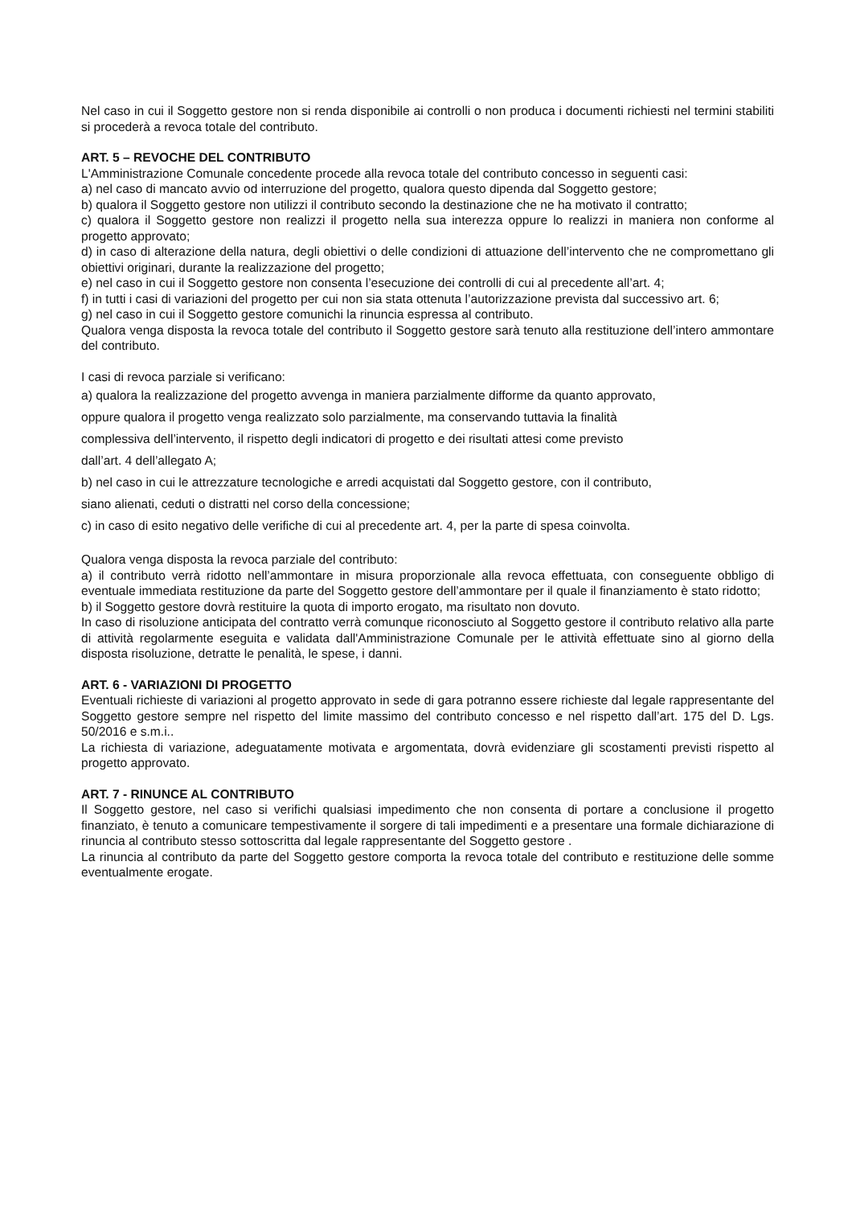Nel caso in cui il Soggetto gestore non si renda disponibile ai controlli o non produca i documenti richiesti nel termini stabiliti si procederà a revoca totale del contributo.
ART. 5 – REVOCHE DEL CONTRIBUTO
L'Amministrazione Comunale concedente procede alla revoca totale del contributo concesso in seguenti casi:
a) nel caso di mancato avvio od interruzione del progetto, qualora questo dipenda dal Soggetto gestore;
b) qualora il Soggetto gestore non utilizzi il contributo secondo la destinazione che ne ha motivato il contratto;
c) qualora il Soggetto gestore non realizzi il progetto nella sua interezza oppure lo realizzi in maniera non conforme al progetto approvato;
d) in caso di alterazione della natura, degli obiettivi o delle condizioni di attuazione dell’intervento che ne compromettano gli obiettivi originari, durante la realizzazione del progetto;
e) nel caso in cui il Soggetto gestore non consenta l’esecuzione dei controlli di cui al precedente all’art. 4;
f) in tutti i casi di variazioni del progetto per cui non sia stata ottenuta l’autorizzazione prevista dal successivo art. 6;
g) nel caso in cui il Soggetto gestore comunichi la rinuncia espressa al contributo.
Qualora venga disposta la revoca totale del contributo il Soggetto gestore sarà tenuto alla restituzione dell’intero ammontare del contributo.
I casi di revoca parziale si verificano:
a) qualora la realizzazione del progetto avvenga in maniera parzialmente difforme da quanto approvato,
oppure qualora il progetto venga realizzato solo parzialmente, ma conservando tuttavia la finalità
complessiva dell’intervento, il rispetto degli indicatori di progetto e dei risultati attesi come previsto
dall’art. 4 dell’allegato A;
b) nel caso in cui le attrezzature tecnologiche e arredi acquistati dal Soggetto gestore, con il contributo,
siano alienati, ceduti o distratti nel corso della concessione;
c) in caso di esito negativo delle verifiche di cui al precedente art. 4, per la parte di spesa coinvolta.
Qualora venga disposta la revoca parziale del contributo:
a) il contributo verrà ridotto nell’ammontare in misura proporzionale alla revoca effettuata, con conseguente obbligo di eventuale immediata restituzione da parte del Soggetto gestore dell’ammontare per il quale il finanziamento è stato ridotto;
b) il Soggetto gestore dovrà restituire la quota di importo erogato, ma risultato non dovuto.
In caso di risoluzione anticipata del contratto verrà comunque riconosciuto al Soggetto gestore il contributo relativo alla parte di attività regolarmente eseguita e validata dall'Amministrazione Comunale per le attività effettuate sino al giorno della disposta risoluzione, detratte le penalità, le spese, i danni.
ART. 6 - VARIAZIONI DI PROGETTO
Eventuali richieste di variazioni al progetto approvato in sede di gara potranno essere richieste dal legale rappresentante del Soggetto gestore sempre nel rispetto del limite massimo del contributo concesso e nel rispetto dall’art. 175 del D. Lgs. 50/2016 e s.m.i..
La richiesta di variazione, adeguatamente motivata e argomentata, dovrà evidenziare gli scostamenti previsti rispetto al progetto approvato.
ART. 7 - RINUNCE AL CONTRIBUTO
Il Soggetto gestore, nel caso si verifichi qualsiasi impedimento che non consenta di portare a conclusione il progetto finanziato, è tenuto a comunicare tempestivamente il sorgere di tali impedimenti e a presentare una formale dichiarazione di rinuncia al contributo stesso sottoscritta dal legale rappresentante del Soggetto gestore .
La rinuncia al contributo da parte del Soggetto gestore comporta la revoca totale del contributo e restituzione delle somme eventualmente erogate.